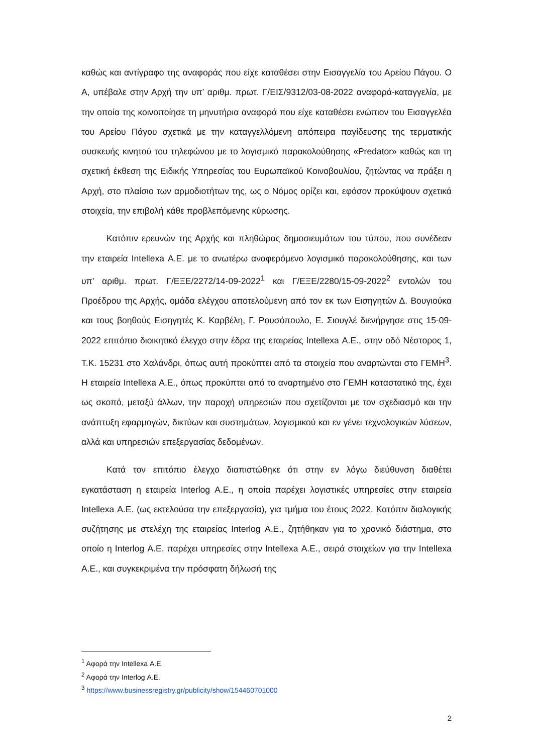καθώς και αντίγραφο της αναφοράς που είχε καταθέσει στην Εισαγγελία του Αρείου Πάγου. Ο Α, υπέβαλε στην Αρχή την υπ’ αριθμ. πρωτ. Γ/ΕΙΣ/9312/03-08-2022 αναφορά-καταγγελία, με την οποία της κοινοποίησε τη μηνυτήρια αναφορά που είχε καταθέσει ενώπιον του Εισαγγελέα του Αρείου Πάγου σχετικά με την καταγγελλόμενη απόπειρα παγίδευσης της τερματικής συσκευής κινητού του τηλεφώνου με το λογισμικό παρακολούθησης «Predator» καθώς και τη σχετική έκθεση της Ειδικής Υπηρεσίας του Ευρωπαϊκού Κοινοβουλίου, ζητώντας να πράξει η Αρχή, στο πλαίσιο των αρμοδιοτήτων της, ως ο Νόμος ορίζει και, εφόσον προκύψουν σχετικά στοιχεία, την επιβολή κάθε προβλεπόμενης κύρωσης.
Κατόπιν ερευνών της Αρχής και πληθώρας δημοσιευμάτων του τύπου, που συνέδεαν την εταιρεία Intellexa Α.Ε. με το ανωτέρω αναφερόμενο λογισμικό παρακολούθησης, και των υπ’ αριθμ. πρωτ. Γ/ΕΞΕ/2272/14-09-2022<sup>1</sup> και Γ/ΕΞΕ/2280/15-09-2022<sup>2</sup> εντολών του Προέδρου της Αρχής, ομάδα ελέγχου αποτελούμενη από τον εκ των Εισηγητών Δ. Βουγιούκα και τους βοηθούς Εισηγητές Κ. Καρβέλη, Γ. Ρουσόπουλο, Ε. Σιουγλέ διενήργησε στις 15-09-2022 επιτόπιο διοικητικό έλεγχο στην έδρα της εταιρείας Intellexa Α.Ε., στην οδό Νέστορος 1, Τ.Κ. 15231 στο Χαλάνδρι, όπως αυτή προκύπτει από τα στοιχεία που αναρτώνται στο ΓΕΜΗ<sup>3</sup>. Η εταιρεία Intellexa Α.Ε., όπως προκύπτει από το αναρτημένο στο ΓΕΜΗ καταστατικό της, έχει ως σκοπό, μεταξύ άλλων, την παροχή υπηρεσιών που σχετίζονται με τον σχεδιασμό και την ανάπτυξη εφαρμογών, δικτύων και συστημάτων, λογισμικού και εν γένει τεχνολογικών λύσεων, αλλά και υπηρεσιών επεξεργασίας δεδομένων.
Κατά τον επιτόπιο έλεγχο διαπιστώθηκε ότι στην εν λόγω διεύθυνση διαθέτει εγκατάσταση η εταιρεία Interlog Α.Ε., η οποία παρέχει λογιστικές υπηρεσίες στην εταιρεία Intellexa Α.Ε. (ως εκτελούσα την επεξεργασία), για τμήμα του έτους 2022. Κατόπιν διαλογικής συζήτησης με στελέχη της εταιρείας Interlog Α.Ε., ζητήθηκαν για το χρονικό διάστημα, στο οποίο η Interlog Α.Ε. παρέχει υπηρεσίες στην Intellexa Α.Ε., σειρά στοιχείων για την Intellexa Α.Ε., και συγκεκριμένα την πρόσφατη δήλωσή της
<sup>1</sup> Αφορά την Intellexa Α.Ε.
<sup>2</sup> Αφορά την Interlog Α.Ε.
<sup>3</sup> https://www.businessregistry.gr/publicity/show/154460701000
2